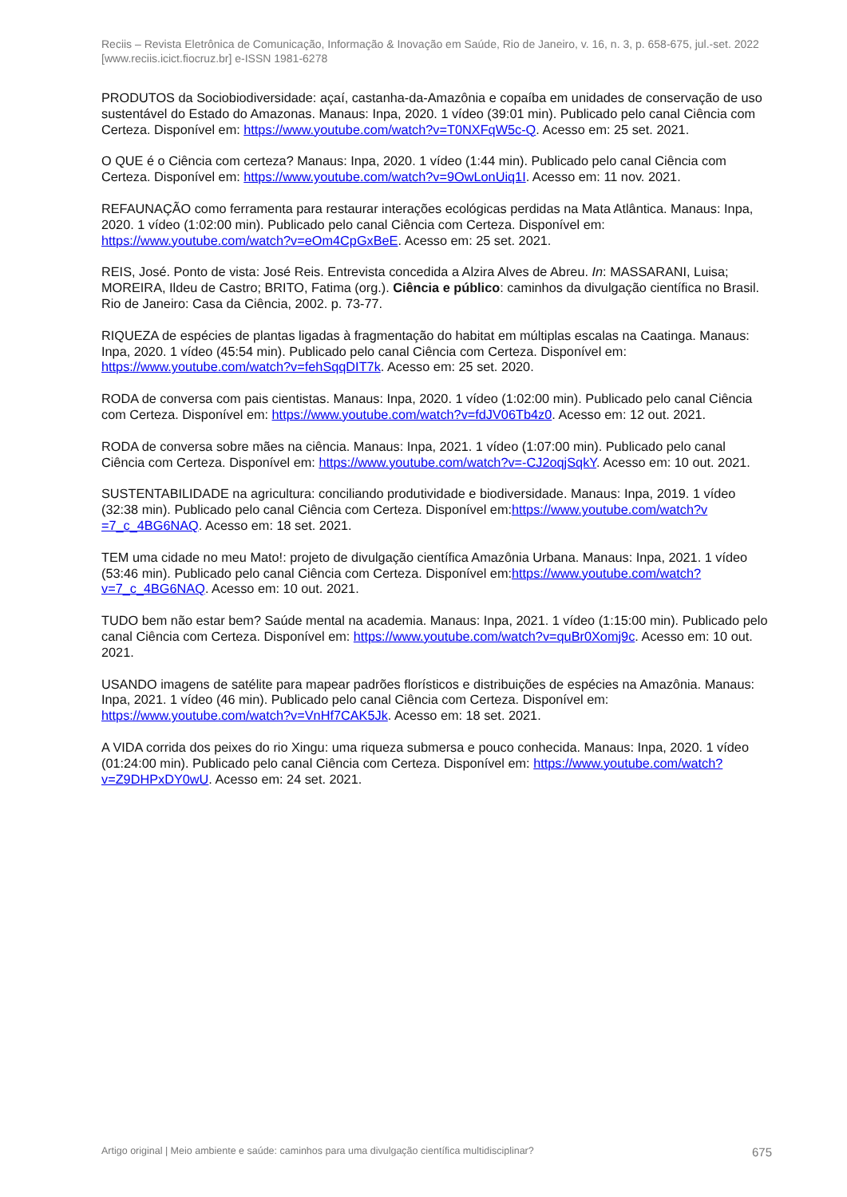Reciis – Revista Eletrônica de Comunicação, Informação & Inovação em Saúde, Rio de Janeiro, v. 16, n. 3, p. 658-675, jul.-set. 2022
[www.reciis.icict.fiocruz.br] e-ISSN 1981-6278
PRODUTOS da Sociobiodiversidade: açaí, castanha-da-Amazônia e copaíba em unidades de conservação de uso sustentável do Estado do Amazonas. Manaus: Inpa, 2020. 1 vídeo (39:01 min). Publicado pelo canal Ciência com Certeza. Disponível em: https://www.youtube.com/watch?v=T0NXFqW5c-Q. Acesso em: 25 set. 2021.
O QUE é o Ciência com certeza? Manaus: Inpa, 2020. 1 vídeo (1:44 min). Publicado pelo canal Ciência com Certeza. Disponível em: https://www.youtube.com/watch?v=9OwLonUiq1I. Acesso em: 11 nov. 2021.
REFAUNAÇÃO como ferramenta para restaurar interações ecológicas perdidas na Mata Atlântica. Manaus: Inpa, 2020. 1 vídeo (1:02:00 min). Publicado pelo canal Ciência com Certeza. Disponível em: https://www.youtube.com/watch?v=eOm4CpGxBeE. Acesso em: 25 set. 2021.
REIS, José. Ponto de vista: José Reis. Entrevista concedida a Alzira Alves de Abreu. In: MASSARANI, Luisa; MOREIRA, Ildeu de Castro; BRITO, Fatima (org.). Ciência e público: caminhos da divulgação científica no Brasil. Rio de Janeiro: Casa da Ciência, 2002. p. 73-77.
RIQUEZA de espécies de plantas ligadas à fragmentação do habitat em múltiplas escalas na Caatinga. Manaus: Inpa, 2020. 1 vídeo (45:54 min). Publicado pelo canal Ciência com Certeza. Disponível em: https://www.youtube.com/watch?v=fehSqqDIT7k. Acesso em: 25 set. 2020.
RODA de conversa com pais cientistas. Manaus: Inpa, 2020. 1 vídeo (1:02:00 min). Publicado pelo canal Ciência com Certeza. Disponível em: https://www.youtube.com/watch?v=fdJV06Tb4z0. Acesso em: 12 out. 2021.
RODA de conversa sobre mães na ciência. Manaus: Inpa, 2021. 1 vídeo (1:07:00 min). Publicado pelo canal Ciência com Certeza. Disponível em: https://www.youtube.com/watch?v=-CJ2oqjSqkY. Acesso em: 10 out. 2021.
SUSTENTABILIDADE na agricultura: conciliando produtividade e biodiversidade. Manaus: Inpa, 2019. 1 vídeo (32:38 min). Publicado pelo canal Ciência com Certeza. Disponível em:https://www.youtube.com/watch?v =7_c_4BG6NAQ. Acesso em: 18 set. 2021.
TEM uma cidade no meu Mato!: projeto de divulgação científica Amazônia Urbana. Manaus: Inpa, 2021. 1 vídeo (53:46 min). Publicado pelo canal Ciência com Certeza. Disponível em:https://www.youtube.com/watch?v=7_c_4BG6NAQ. Acesso em: 10 out. 2021.
TUDO bem não estar bem? Saúde mental na academia. Manaus: Inpa, 2021. 1 vídeo (1:15:00 min). Publicado pelo canal Ciência com Certeza. Disponível em: https://www.youtube.com/watch?v=quBr0Xomj9c. Acesso em: 10 out. 2021.
USANDO imagens de satélite para mapear padrões florísticos e distribuições de espécies na Amazônia. Manaus: Inpa, 2021. 1 vídeo (46 min). Publicado pelo canal Ciência com Certeza. Disponível em: https://www.youtube.com/watch?v=VnHf7CAK5Jk. Acesso em: 18 set. 2021.
A VIDA corrida dos peixes do rio Xingu: uma riqueza submersa e pouco conhecida. Manaus: Inpa, 2020. 1 vídeo (01:24:00 min). Publicado pelo canal Ciência com Certeza. Disponível em: https://www.youtube.com/watch?v=Z9DHPxDY0wU. Acesso em: 24 set. 2021.
Artigo original | Meio ambiente e saúde: caminhos para uma divulgação científica multidisciplinar? 675